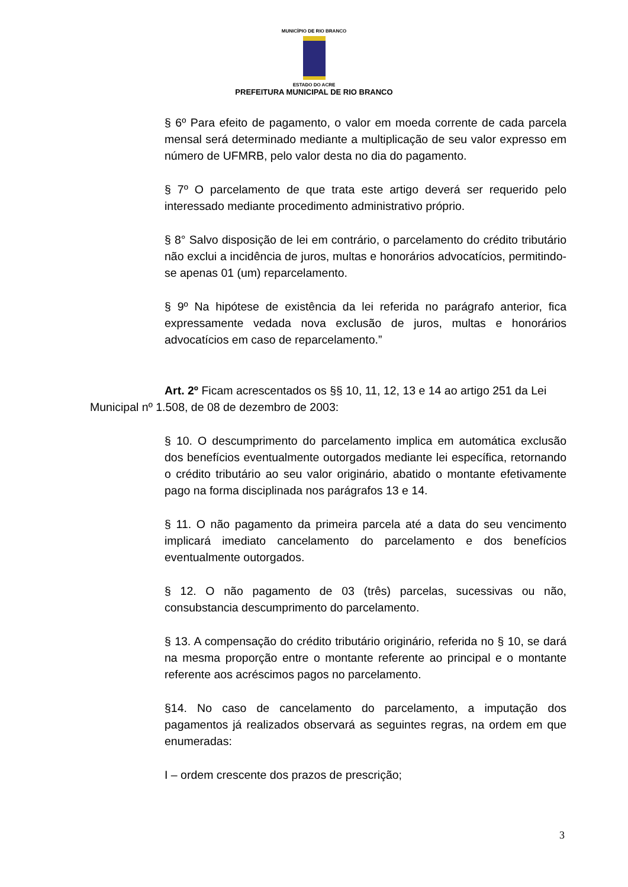MUNICÍPIO DE RIO BRANCO
ESTADO DO ACRE
PREFEITURA MUNICIPAL DE RIO BRANCO
§ 6º Para efeito de pagamento, o valor em moeda corrente de cada parcela mensal será determinado mediante a multiplicação de seu valor expresso em número de UFMRB, pelo valor desta no dia do pagamento.
§ 7º O parcelamento de que trata este artigo deverá ser requerido pelo interessado mediante procedimento administrativo próprio.
§ 8° Salvo disposição de lei em contrário, o parcelamento do crédito tributário não exclui a incidência de juros, multas e honorários advocatícios, permitindo-se apenas 01 (um) reparcelamento.
§ 9º Na hipótese de existência da lei referida no parágrafo anterior, fica expressamente vedada nova exclusão de juros, multas e honorários advocatícios em caso de reparcelamento.”
Art. 2º Ficam acrescentados os §§ 10, 11, 12, 13 e 14 ao artigo 251 da Lei Municipal nº 1.508, de 08 de dezembro de 2003:
§ 10. O descumprimento do parcelamento implica em automática exclusão dos benefícios eventualmente outorgados mediante lei específica, retornando o crédito tributário ao seu valor originário, abatido o montante efetivamente pago na forma disciplinada nos parágrafos 13 e 14.
§ 11. O não pagamento da primeira parcela até a data do seu vencimento implicará imediato cancelamento do parcelamento e dos benefícios eventualmente outorgados.
§ 12. O não pagamento de 03 (três) parcelas, sucessivas ou não, consubstancia descumprimento do parcelamento.
§ 13. A compensação do crédito tributário originário, referida no § 10, se dará na mesma proporção entre o montante referente ao principal e o montante referente aos acréscimos pagos no parcelamento.
§14. No caso de cancelamento do parcelamento, a imputação dos pagamentos já realizados observará as seguintes regras, na ordem em que enumeradas:
I – ordem crescente dos prazos de prescrição;
3